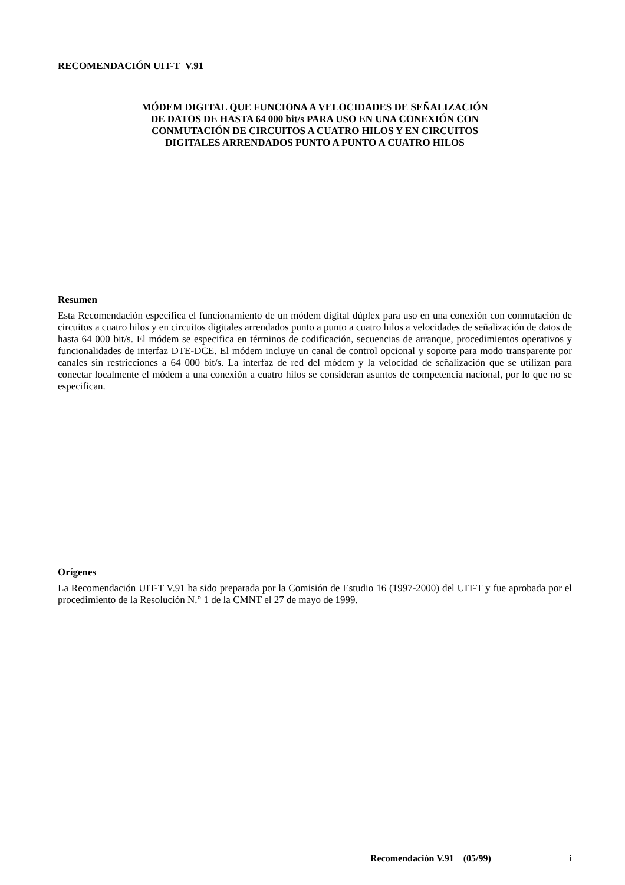RECOMENDACIÓN UIT-T V.91
MÓDEM DIGITAL QUE FUNCIONA A VELOCIDADES DE SEÑALIZACIÓN
DE DATOS DE HASTA 64 000 bit/s PARA USO EN UNA CONEXIÓN CON
CONMUTACIÓN DE CIRCUITOS A CUATRO HILOS Y EN CIRCUITOS
DIGITALES ARRENDADOS PUNTO A PUNTO A CUATRO HILOS
Resumen
Esta Recomendación especifica el funcionamiento de un módem digital dúplex para uso en una conexión con conmutación de circuitos a cuatro hilos y en circuitos digitales arrendados punto a punto a cuatro hilos a velocidades de señalización de datos de hasta 64 000 bit/s. El módem se especifica en términos de codificación, secuencias de arranque, procedimientos operativos y funcionalidades de interfaz DTE-DCE. El módem incluye un canal de control opcional y soporte para modo transparente por canales sin restricciones a 64 000 bit/s. La interfaz de red del módem y la velocidad de señalización que se utilizan para conectar localmente el módem a una conexión a cuatro hilos se consideran asuntos de competencia nacional, por lo que no se especifican.
Orígenes
La Recomendación UIT-T V.91 ha sido preparada por la Comisión de Estudio 16 (1997-2000) del UIT-T y fue aprobada por el procedimiento de la Resolución N.° 1 de la CMNT el 27 de mayo de 1999.
Recomendación V.91 (05/99) i